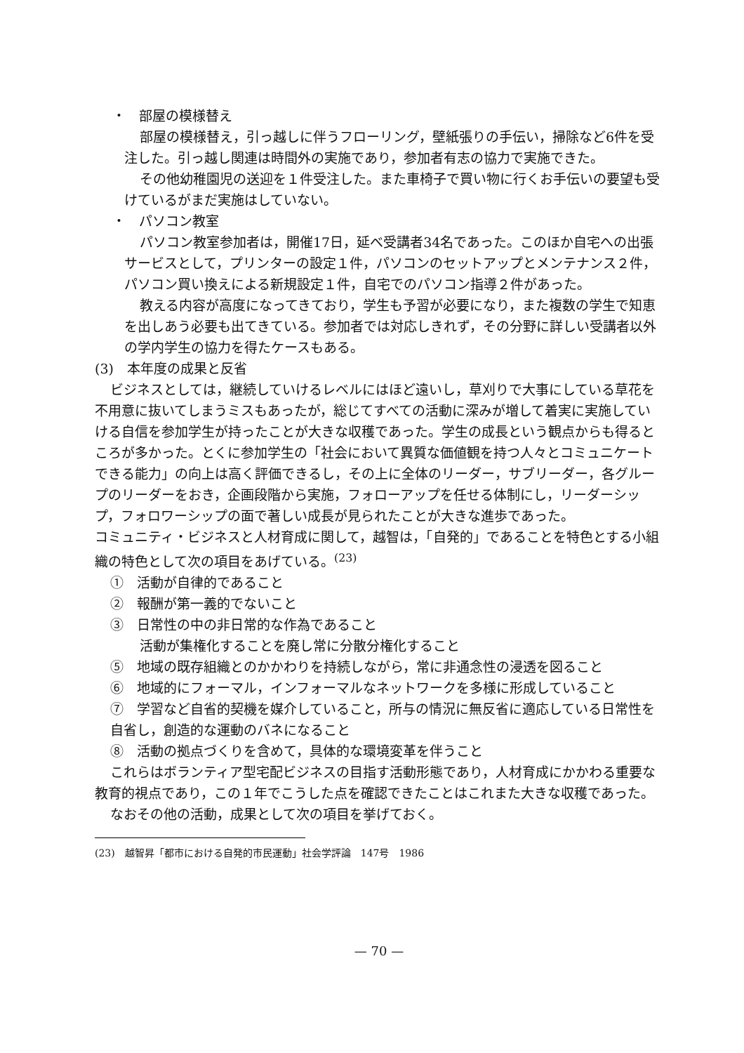・　部屋の模様替え
部屋の模様替え，引っ越しに伴うフローリング，壁紙張りの手伝い，掃除など6件を受注した。引っ越し関連は時間外の実施であり，参加者有志の協力で実施できた。
その他幼稚園児の送迎を１件受注した。また車椅子で買い物に行くお手伝いの要望も受けているがまだ実施はしていない。
・　パソコン教室
パソコン教室参加者は，開催17日，延べ受講者34名であった。このほか自宅への出張サービスとして，プリンターの設定１件，パソコンのセットアップとメンテナンス２件，パソコン買い換えによる新規設定１件，自宅でのパソコン指導２件があった。
教える内容が高度になってきており，学生も予習が必要になり，また複数の学生で知恵を出しあう必要も出てきている。参加者では対応しきれず，その分野に詳しい受講者以外の学内学生の協力を得たケースもある。
(3)　本年度の成果と反省
ビジネスとしては，継続していけるレベルにはほど遠いし，草刈りで大事にしている草花を不用意に抜いてしまうミスもあったが，総じてすべての活動に深みが増して着実に実施していける自信を参加学生が持ったことが大きな収穫であった。学生の成長という観点からも得るところが多かった。とくに参加学生の「社会において異質な価値観を持つ人々とコミュニケートできる能力」の向上は高く評価できるし，その上に全体のリーダー，サブリーダー，各グループのリーダーをおき，企画段階から実施，フォローアップを任せる体制にし，リーダーシップ，フォロワーシップの面で著しい成長が見られたことが大きな進歩であった。
コミュニティ・ビジネスと人材育成に関して，越智は，「自発的」であることを特色とする小組織の特色として次の項目をあげている。<sup>(23)</sup>
①　活動が自律的であること
②　報酬が第一義的でないこと
③　日常性の中の非日常的な作為であること
活動が集権化することを廃し常に分散分権化すること
⑤　地域の既存組織とのかかわりを持続しながら，常に非通念性の浸透を図ること
⑥　地域的にフォーマル，インフォーマルなネットワークを多様に形成していること
⑦　学習など自省的契機を媒介していること，所与の情況に無反省に適応している日常性を自省し，創造的な運動のバネになること
⑧　活動の拠点づくりを含めて，具体的な環境変革を伴うこと
これらはボランティア型宅配ビジネスの目指す活動形態であり，人材育成にかかわる重要な教育的視点であり，この１年でこうした点を確認できたことはこれまた大きな収穫であった。
なおその他の活動，成果として次の項目を挙げておく。
(23)　越智昇「都市における自発的市民運動」社会学評論　147号　1986
— 70 —